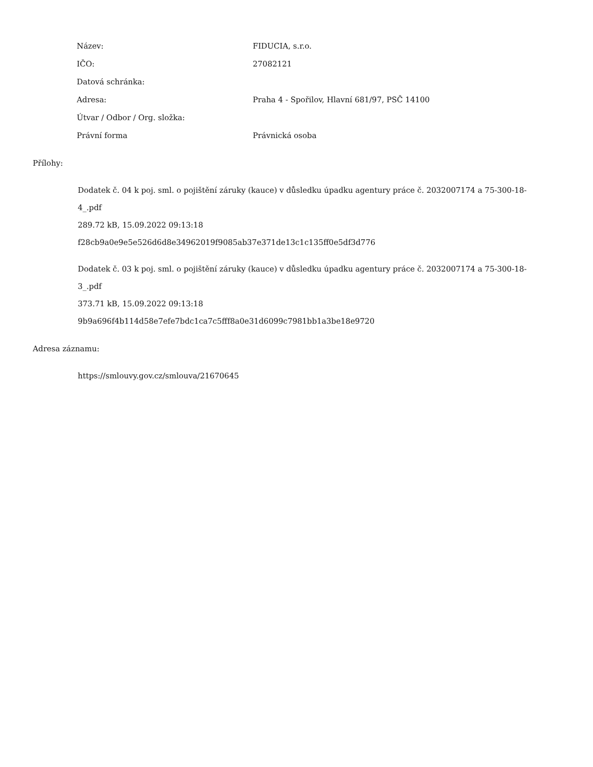| Název: | FIDUCIA, s.r.o. |
| IČO: | 27082121 |
| Datová schránka: | |
| Adresa: | Praha 4 - Spořilov, Hlavní 681/97, PSČ 14100 |
| Útvar / Odbor / Org. složka: | |
| Právní forma | Právnická osoba |
Přílohy:
Dodatek č. 04 k poj. sml. o pojištění záruky (kauce) v důsledku úpadku agentury práce č. 2032007174 a 75-300-18-4_.pdf
289.72 kB, 15.09.2022 09:13:18
f28cb9a0e9e5e526d6d8e34962019f9085ab37e371de13c1c135ff0e5df3d776
Dodatek č. 03 k poj. sml. o pojištění záruky (kauce) v důsledku úpadku agentury práce č. 2032007174 a 75-300-18-3_.pdf
373.71 kB, 15.09.2022 09:13:18
9b9a696f4b114d58e7efe7bdc1ca7c5fff8a0e31d6099c7981bb1a3be18e9720
Adresa záznamu:
https://smlouvy.gov.cz/smlouva/21670645